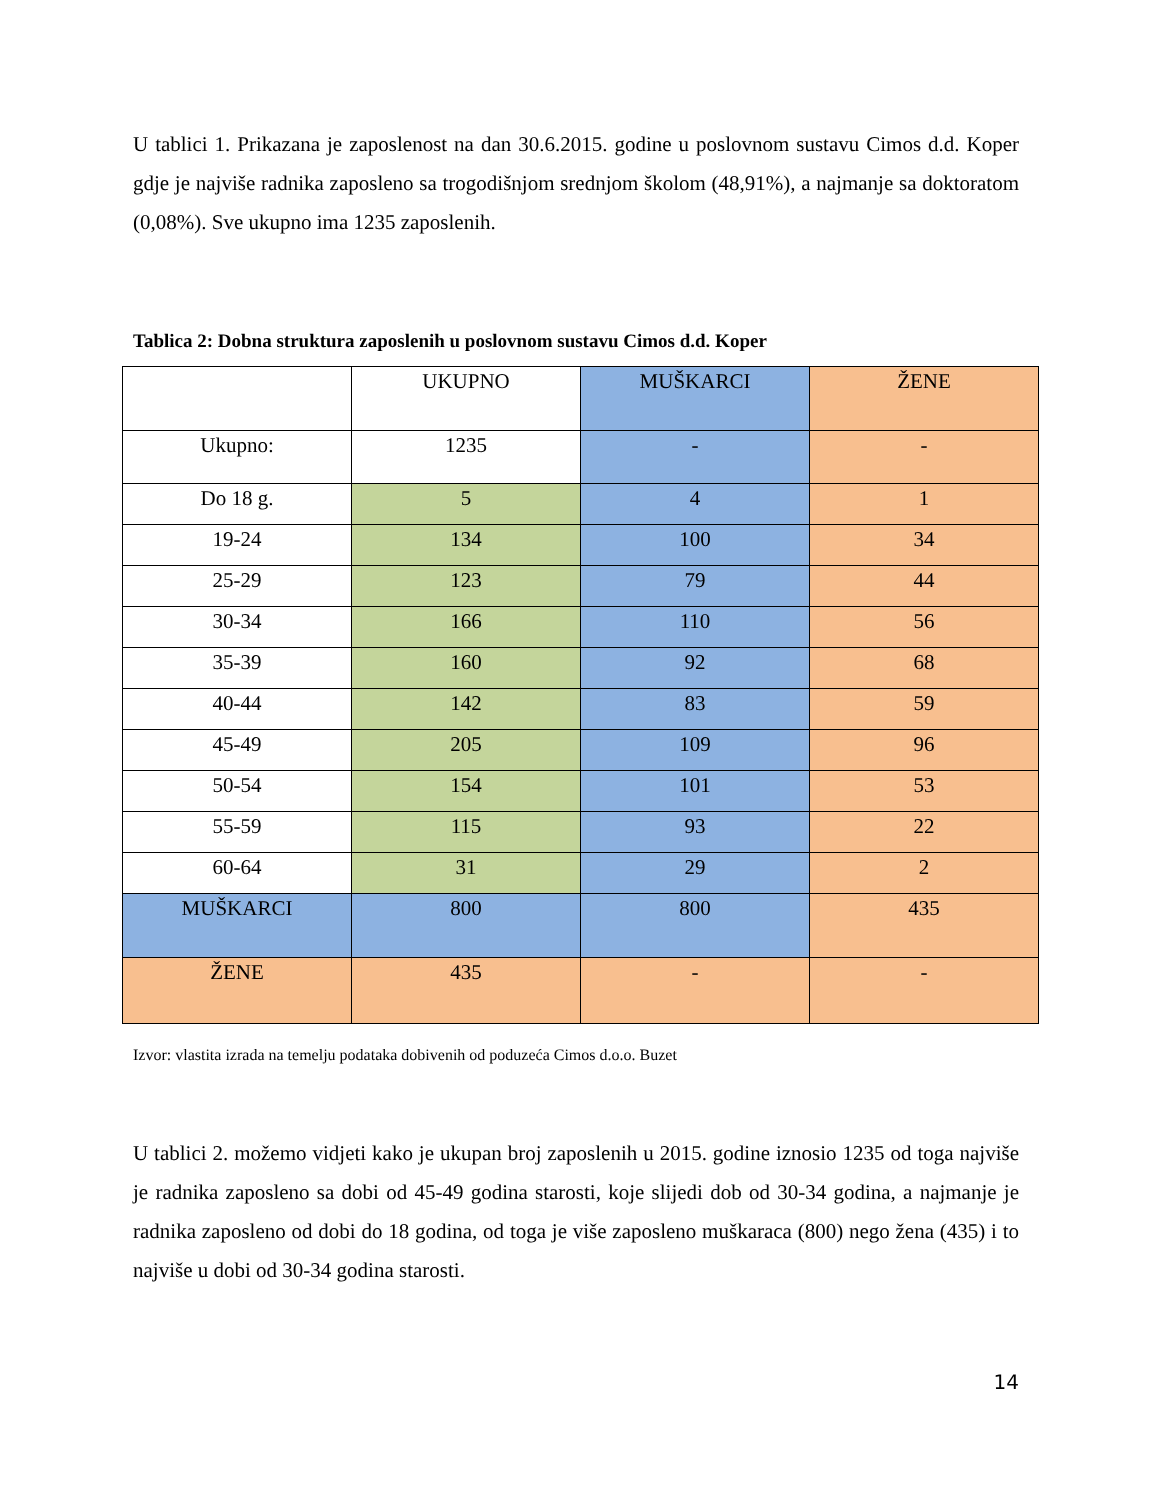U tablici 1. Prikazana je zaposlenost na dan 30.6.2015. godine u poslovnom sustavu Cimos d.d. Koper gdje je najviše radnika zaposleno sa trogodišnjom srednjom školom (48,91%), a najmanje sa doktoratom (0,08%). Sve ukupno ima 1235 zaposlenih.
Tablica 2: Dobna struktura zaposlenih u poslovnom sustavu Cimos d.d. Koper
| | UKUPNO | MUŠKARCI | ŽENE |
| Ukupno: | 1235 | - | - |
| Do 18 g. | 5 | 4 | 1 |
| 19-24 | 134 | 100 | 34 |
| 25-29 | 123 | 79 | 44 |
| 30-34 | 166 | 110 | 56 |
| 35-39 | 160 | 92 | 68 |
| 40-44 | 142 | 83 | 59 |
| 45-49 | 205 | 109 | 96 |
| 50-54 | 154 | 101 | 53 |
| 55-59 | 115 | 93 | 22 |
| 60-64 | 31 | 29 | 2 |
| MUŠKARCI | 800 | 800 | 435 |
| ŽENE | 435 | - | - |
Izvor: vlastita izrada na temelju podataka dobivenih od poduzeća Cimos d.o.o. Buzet
U tablici 2. možemo vidjeti kako je ukupan broj zaposlenih u 2015. godine iznosio 1235 od toga najviše je radnika zaposleno sa dobi od 45-49 godina starosti, koje slijedi dob od 30-34 godina, a najmanje je radnika zaposleno od dobi do 18 godina, od toga je više zaposleno muškaraca (800) nego žena (435) i to najviše u dobi od 30-34 godina starosti.
14